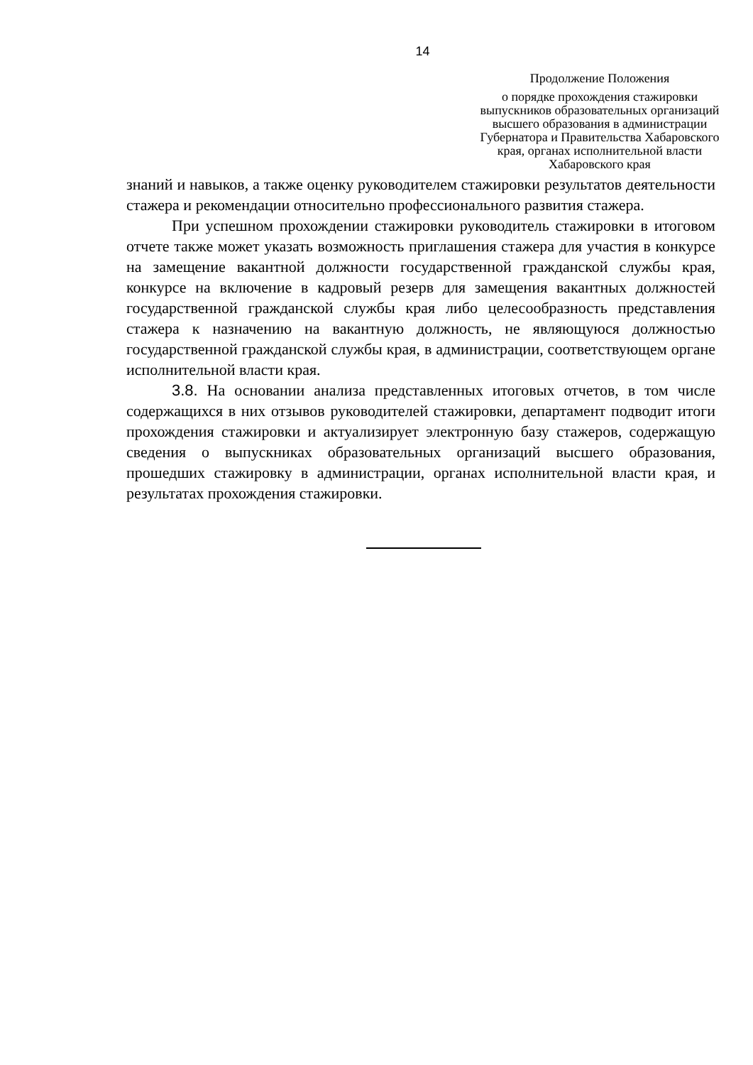14
Продолжение Положения
о порядке прохождения стажировки выпускников образовательных организаций высшего образования в администрации Губернатора и Правительства Хабаровского края, органах исполнительной власти Хабаровского края
знаний и навыков, а также оценку руководителем стажировки результатов деятельности стажера и рекомендации относительно профессионального развития стажера.
При успешном прохождении стажировки руководитель стажировки в итоговом отчете также может указать возможность приглашения стажера для участия в конкурсе на замещение вакантной должности государственной гражданской службы края, конкурсе на включение в кадровый резерв для замещения вакантных должностей государственной гражданской службы края либо целесообразность представления стажера к назначению на вакантную должность, не являющуюся должностью государственной гражданской службы края, в администрации, соответствующем органе исполнительной власти края.
3.8. На основании анализа представленных итоговых отчетов, в том числе содержащихся в них отзывов руководителей стажировки, департамент подводит итоги прохождения стажировки и актуализирует электронную базу стажеров, содержащую сведения о выпускниках образовательных организаций высшего образования, прошедших стажировку в администрации, органах исполнительной власти края, и результатах прохождения стажировки.